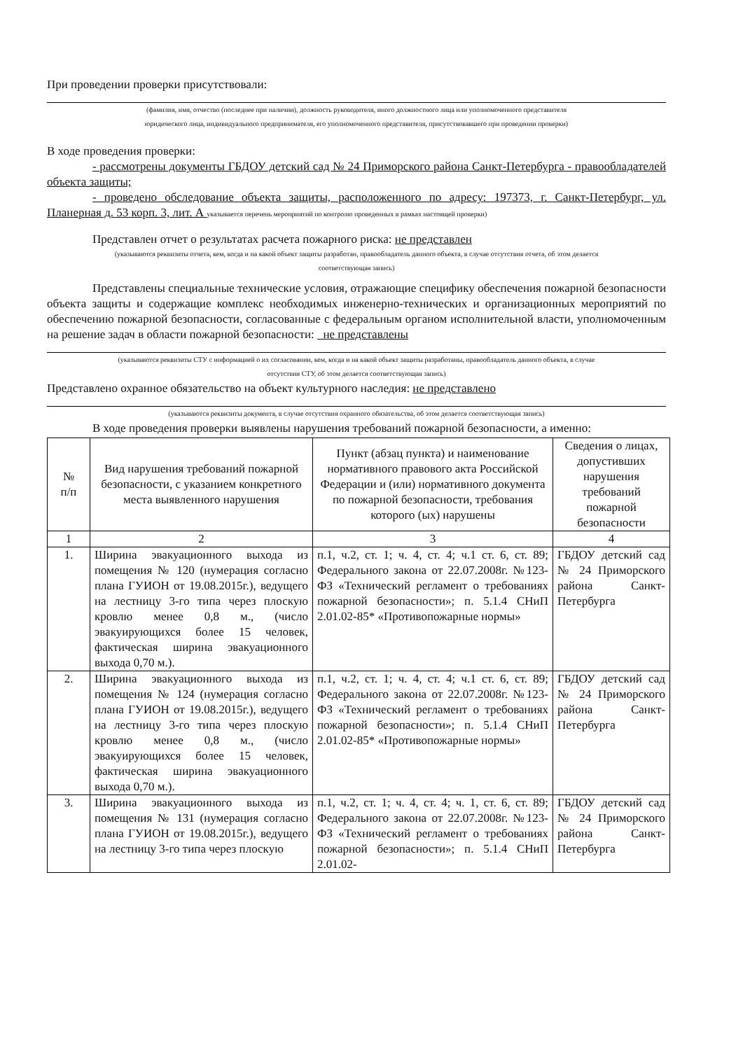При проведении проверки присутствовали:
(фамилия, имя, отчество (последнее при наличии), должность руководителя, иного должностного лица или уполномоченного представителя
юридического лица, индивидуального предпринимателя, его уполномоченного представителя, присутствовавшего при проведении проверки)
В ходе проведения проверки:
- рассмотрены документы ГБДОУ детский сад № 24 Приморского района Санкт-Петербурга - правообладателей объекта защиты;
- проведено обследование объекта защиты, расположенного по адресу: 197373, г. Санкт-Петербург, ул. Планерная д. 53 корп. 3, лит. А указывается перечень мероприятий по контролю проведенных в рамках настоящей проверки)
Представлен отчет о результатах расчета пожарного риска: не представлен
(указываются реквизиты отчета, кем, когда и на какой объект защиты разработан, правообладатель данного объекта, в случае отсутствия отчета, об этом делается
соответствующая запись)
Представлены специальные технические условия, отражающие специфику обеспечения пожарной безопасности объекта защиты и содержащие комплекс необходимых инженерно-технических и организационных мероприятий по обеспечению пожарной безопасности, согласованные с федеральным органом исполнительной власти, уполномоченным на решение задач в области пожарной безопасности: не представлены
(указываются реквизиты СТУ с информацией о их согласовании, кем, когда и на какой объект защиты разработаны, правообладатель данного объекта, в случае
отсутствия СТУ, об этом делается соответствующая запись)
Представлено охранное обязательство на объект культурного наследия: не представлено
(указываются реквизиты документа, в случае отсутствия охранного обязательства, об этом делается соответствующая запись)
В ходе проведения проверки выявлены нарушения требований пожарной безопасности, а именно:
| № п/п | Вид нарушения требований пожарной безопасности, с указанием конкретного места выявленного нарушения | Пункт (абзац пункта) и наименование нормативного правового акта Российской Федерации и (или) нормативного документа по пожарной безопасности, требования которого (ых) нарушены | Сведения о лицах, допустивших нарушения требований пожарной безопасности |
| --- | --- | --- | --- |
| 1 | 2 | 3 | 4 |
| 1. | Ширина эвакуационного выхода из помещения № 120 (нумерация согласно плана ГУИОН от 19.08.2015г.), ведущего на лестницу 3-го типа через плоскую кровлю менее 0,8 м., (число эвакуирующихся более 15 человек, фактическая ширина эвакуационного выхода 0,70 м.). | п.1, ч.2, ст. 1; ч. 4, ст. 4; ч.1 ст. 6, ст. 89; Федерального закона от 22.07.2008г. №123-ФЗ «Технический регламент о требованиях пожарной безопасности»; п. 5.1.4 СНиП 2.01.02-85* «Противопожарные нормы» | ГБДОУ детский сад № 24 Приморского района Санкт-Петербурга |
| 2. | Ширина эвакуационного выхода из помещения № 124 (нумерация согласно плана ГУИОН от 19.08.2015г.), ведущего на лестницу 3-го типа через плоскую кровлю менее 0,8 м., (число эвакуирующихся более 15 человек, фактическая ширина эвакуационного выхода 0,70 м.). | п.1, ч.2, ст. 1; ч. 4, ст. 4; ч.1 ст. 6, ст. 89; Федерального закона от 22.07.2008г. №123-ФЗ «Технический регламент о требованиях пожарной безопасности»; п. 5.1.4 СНиП 2.01.02-85* «Противопожарные нормы» | ГБДОУ детский сад № 24 Приморского района Санкт-Петербурга |
| 3. | Ширина эвакуационного выхода из помещения № 131 (нумерация согласно плана ГУИОН от 19.08.2015г.), ведущего на лестницу 3-го типа через плоскую | п.1, ч.2, ст. 1; ч. 4, ст. 4; ч. 1, ст. 6, ст. 89; Федерального закона от 22.07.2008г. №123-ФЗ «Технический регламент о требованиях пожарной безопасности»; п. 5.1.4 СНиП 2.01.02- | ГБДОУ детский сад № 24 Приморского района Санкт-Петербурга |